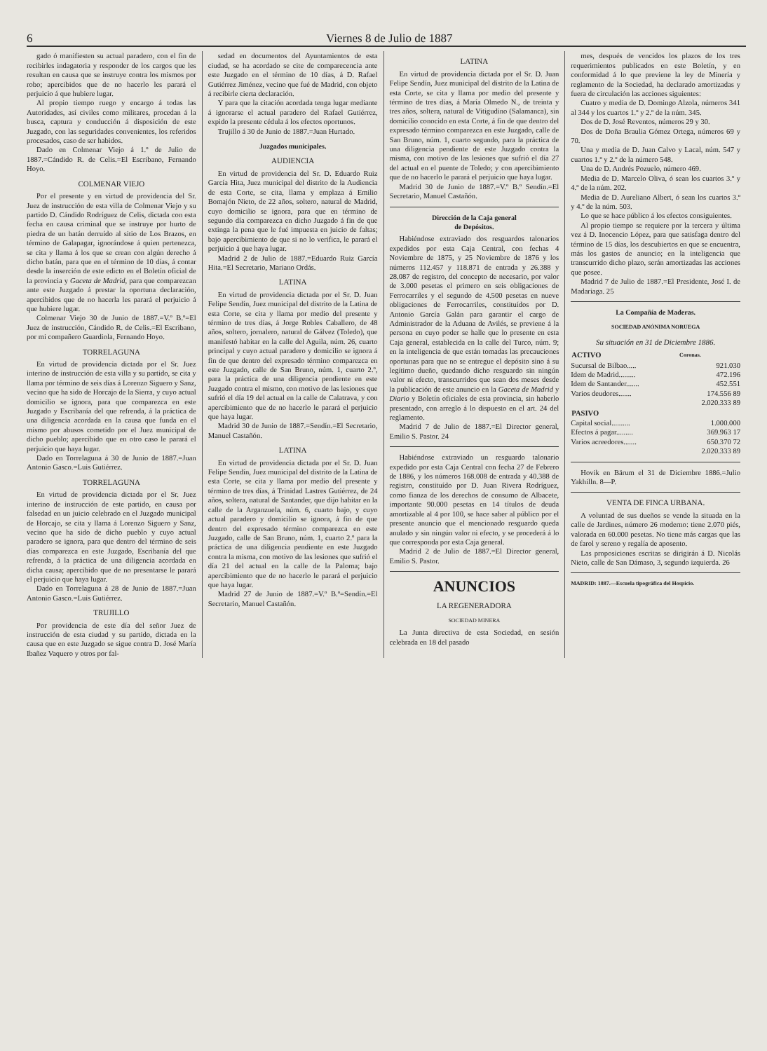6 Viernes 8 de Julio de 1887
gado ó manifiesten su actual paradero, con el fin de recibirles indagatoria y responder de los cargos que les resultan en causa que se instruye contra los mismos por robo; apercibidos que de no hacerlo les parará el perjuicio á que hubiere lugar.
Al propio tiempo ruego y encargo á todas las Autoridades, así civiles como militares, procedan á la busca, captura y conducción á disposición de este Juzgado, con las seguridades convenientes, los referidos procesados, caso de ser habidos.
Dado en Colmenar Viejo á 1.º de Julio de 1887.=Cándido R. de Celis.=El Escribano, Fernando Hoyo.
COLMENAR VIEJO
Por el presente y en virtud de providencia del Sr. Juez de instrucción de esta villa de Colmenar Viejo y su partido D. Cándido Rodríguez de Celis, dictada con esta fecha en causa criminal que se instruye por hurto de piedra de un batán derruído al sitio de Los Brazos, en término de Galapagar, ignorándose á quien pertenezca, se cita y llama á los que se crean con algún derecho á dicho batán, para que en el término de 10 días, á contar desde la inserción de este edicto en el Boletín oficial de la provincia y Gaceta de Madrid, para que comparezcan ante este Juzgado á prestar la oportuna declaración, apercibidos que de no hacerla les parará el perjuicio á que hubiere lugar.
Colmenar Viejo 30 de Junio de 1887.=V.º B.º=El Juez de instrucción, Cándido R. de Celis.=El Escribano, por mi compañero Guardiola, Fernando Hoyo.
TORRELAGUNA
En virtud de providencia dictada por el Sr. Juez interino de instrucción de esta villa y su partido, se cita y llama por término de seis días á Lorenzo Siguero y Sanz, vecino que ha sido de Horcajo de la Sierra, y cuyo actual domicilio se ignora, para que comparezca en este Juzgado y Escribanía del que refrenda, á la práctica de una diligencia acordada en la causa que funda en el mismo por abusos cometido por el Juez municipal de dicho pueblo; apercibido que en otro caso le parará el perjuicio que haya lugar.
Dado en Torrelaguna á 30 de Junio de 1887.=Juan Antonio Gasco.=Luis Gutiérrez.
TORRELAGUNA
En virtud de providencia dictada por el Sr. Juez interino de instrucción de este partido, en causa por falsedad en un juicio celebrado en el Juzgado municipal de Horcajo, se cita y llama á Lorenzo Siguero y Sanz, vecino que ha sido de dicho pueblo y cuyo actual paradero se ignora, para que dentro del término de seis días comparezca en este Juzgado, Escribanía del que refrenda, á la práctica de una diligencia acordada en dicha causa; apercibido que de no presentarse le parará el perjuicio que haya lugar.
Dado en Torrelaguna á 28 de Junio de 1887.=Juan Antonio Gasco.=Luis Gutiérrez.
TRUJILLO
Por providencia de este día del señor Juez de instrucción de esta ciudad y su partido, dictada en la causa que en este Juzgado se sigue contra D. José María Ibañez Vaquero y otros por fal-
sedad en documentos del Ayuntamientos de esta ciudad, se ha acordado se cite de comparecencia ante este Juzgado en el término de 10 días, á D. Rafael Gutiérrez Jiménez, vecino que fué de Madrid, con objeto á recibirle cierta declaración.
Y para que la citación acordada tenga lugar mediante á ignorarse el actual paradero del Rafael Gutiérrez, expido la presente cédula á los efectos oportunos.
Trujillo á 30 de Junio de 1887.=Juan Hurtado.
Juzgados municipales.
AUDIENCIA
En virtud de providencia del Sr. D. Eduardo Ruiz García Hita, Juez municipal del distrito de la Audiencia de esta Corte, se cita, llama y emplaza á Emilio Bomajón Nieto, de 22 años, soltero, natural de Madrid, cuyo domicilio se ignora, para que en término de segundo día comparezca en dicho Juzgado á fin de que extinga la pena que le fué impuesta en juicio de faltas; bajo apercibimiento de que si no lo verifica, le parará el perjuicio á que haya lugar.
Madrid 2 de Julio de 1887.=Eduardo Ruiz García Hita.=El Secretario, Mariano Ordás.
LATINA
En virtud de providencia dictada por el Sr. D. Juan Felipe Sendín, Juez municipal del distrito de la Latina de esta Corte, se cita y llama por medio del presente y término de tres días, á Jorge Robles Caballero, de 48 años, soltero, jornalero, natural de Gálvez (Toledo), que manifestó habitar en la calle del Aguila, núm. 26, cuarto principal y cuyo actual paradero y domicilio se ignora á fin de que dentro del expresado término comparezca en este Juzgado, calle de San Bruno, núm. 1, cuarto 2.º, para la práctica de una diligencia pendiente en este Juzgado contra el mismo, con motivo de las lesiones que sufrió el día 19 del actual en la calle de Calatrava, y con apercibimiento que de no hacerlo le parará el perjuicio que haya lugar.
Madrid 30 de Junio de 1887.=Sendín.=El Secretario, Manuel Castañón.
LATINA
En virtud de providencia dictada por el Sr. D. Juan Felipe Sendín, Juez municipal del distrito de la Latina de esta Corte, se cita y llama por medio del presente y término de tres días, á Trinidad Lastres Gutiérrez, de 24 años, soltera, natural de Santander, que dijo habitar en la calle de la Arganzuela, núm. 6, cuarto bajo, y cuyo actual paradero y domicilio se ignora, á fin de que dentro del expresado término comparezca en este Juzgado, calle de San Bruno, núm. 1, cuarto 2.º para la práctica de una diligencia pendiente en este Juzgado contra la misma, con motivo de las lesiones que sufrió el día 21 del actual en la calle de la Paloma; bajo apercibimiento que de no hacerlo le parará el perjuicio que haya lugar.
Madrid 27 de Junio de 1887.=V.º B.º=Sendín.=El Secretario, Manuel Castañón.
LATINA
En virtud de providencia dictada por el Sr. D. Juan Felipe Sendín, Juez municipal del distrito de la Latina de esta Corte, se cita y llama por medio del presente y término de tres días, á María Olmedo N., de treinta y tres años, soltera, natural de Vitigudino (Salamanca), sin domicilio conocido en esta Corte, á fin de que dentro del expresado término comparezca en este Juzgado, calle de San Bruno, núm. 1, cuarto segundo, para la práctica de una diligencia pendiente de este Juzgado contra la misma, con motivo de las lesiones que sufrió el día 27 del actual en el puente de Toledo; y con apercibimiento que de no hacerlo le parará el perjuicio que haya lugar.
Madrid 30 de Junio de 1887.=V.º B.º Sendín.=El Secretario, Manuel Castañón.
Dirección de la Caja general
de Depósitos.
Habiéndose extraviado dos resguardos talonarios expedidos por esta Caja Central, con fechas 4 Noviembre de 1875, y 25 Noviembre de 1876 y los números 112.457 y 118.871 de entrada y 26.388 y 28.087 de registro, del concepto de necesario, por valor de 3.000 pesetas el primero en seis obligaciones de Ferrocarriles y el segundo de 4.500 pesetas en nueve obligaciones de Ferrocarriles, constituídos por D. Antonio García Galán para garantir el cargo de Administrador de la Aduana de Avilés, se previene á la persona en cuyo poder se halle que lo presente en esta Caja general, establecida en la calle del Turco, núm. 9; en la inteligencia de que están tomadas las precauciones oportunas para que no se entregue el depósito sino á su legítimo dueño, quedando dicho resguardo sin ningún valor ni efecto, transcurridos que sean dos meses desde la publicación de este anuncio en la Gaceta de Madrid y Diario y Boletín oficiales de esta provincia, sin haberlo presentado, con arreglo á lo dispuesto en el art. 24 del reglamento.
Madrid 7 de Julio de 1887.=El Director general, Emilio S. Pastor. 24
Habiéndose extraviado un resguardo talonario expedido por esta Caja Central con fecha 27 de Febrero de 1886, y los números 168.008 de entrada y 40.388 de registro, constituído por D. Juan Rivera Rodríguez, como fianza de los derechos de consumo de Albacete, importante 90.000 pesetas en 14 títulos de deuda amortizable al 4 por 100, se hace saber al público por el presente anuncio que el mencionado resguardo queda anulado y sin ningún valor ni efecto, y se procederá á lo que corresponda por esta Caja general.
Madrid 2 de Julio de 1887.=El Director general, Emilio S. Pastor.
ANUNCIOS
LA REGENERADORA
SOCIEDAD MINERA
La Junta directiva de esta Sociedad, en sesión celebrada en 18 del pasado
mes, después de vencidos los plazos de los tres requerimientos publicados en este Boletín, y en conformidad á lo que previene la ley de Minería y reglamento de la Sociedad, ha declarado amortizadas y fuera de circulación las acciones siguientes:
Cuatro y media de D. Domingo Alzola, números 341 al 344 y los cuartos 1.º y 2.º de la núm. 345.
Dos de D. José Reventos, números 29 y 30.
Dos de Doña Braulia Gómez Ortega, números 69 y 70.
Una y media de D. Juan Calvo y Lacal, núm. 547 y cuartos 1.º y 2.º de la número 548.
Una de D. Andrés Pozuelo, número 469.
Media de D. Marcelo Oliva, ó sean los cuartos 3.º y 4.º de la núm. 202.
Media de D. Aureliano Albert, ó sean los cuartos 3.º y 4.º de la núm. 503.
Lo que se hace público á los efectos consiguientes.
Al propio tiempo se requiere por la tercera y última vez á D. Inocencio López, para que satisfaga dentro del término de 15 días, los descubiertos en que se encuentra, más los gastos de anuncio; en la inteligencia que transcurrido dicho plazo, serán amortizadas las acciones que posee.
Madrid 7 de Julio de 1887.=El Presidente, José I. de Madariaga. 25
La Compañía de Maderas.
SOCIEDAD ANÓNIMA NORUEGA
Su situación en 31 de Diciembre 1886.
| ACTIVO | Coronas. |
| --- | --- |
| Sucursal de Bilbao..... | 921.030 |
| Idem de Madrid......... | 472.196 |
| Idem de Santander....... | 452.551 |
| Varios deudores....... | 174.556 89 |
| | 2.020.333 89 |
| PASIVO | |
| Capital social.......... | 1.000.000 |
| Efectos á pagar......... | 369.963 17 |
| Varios acreedores....... | 650.370 72 |
| | 2.020.333 89 |
Hovik en Bärum el 31 de Diciembre 1886.=Julio Yakhilln. 8—P.
VENTA DE FINCA URBANA.
A voluntad de sus dueños se vende la situada en la calle de Jardines, número 26 moderno: tiene 2.070 piés, valorada en 60.000 pesetas. No tiene más cargas que las de farol y sereno y regalía de aposento.
Las proposiciones escritas se dirigirán á D. Nicolás Nieto, calle de San Dámaso, 3, segundo izquierda. 26
MADRID: 1887.—Escuela tipográfica del Hospicio.